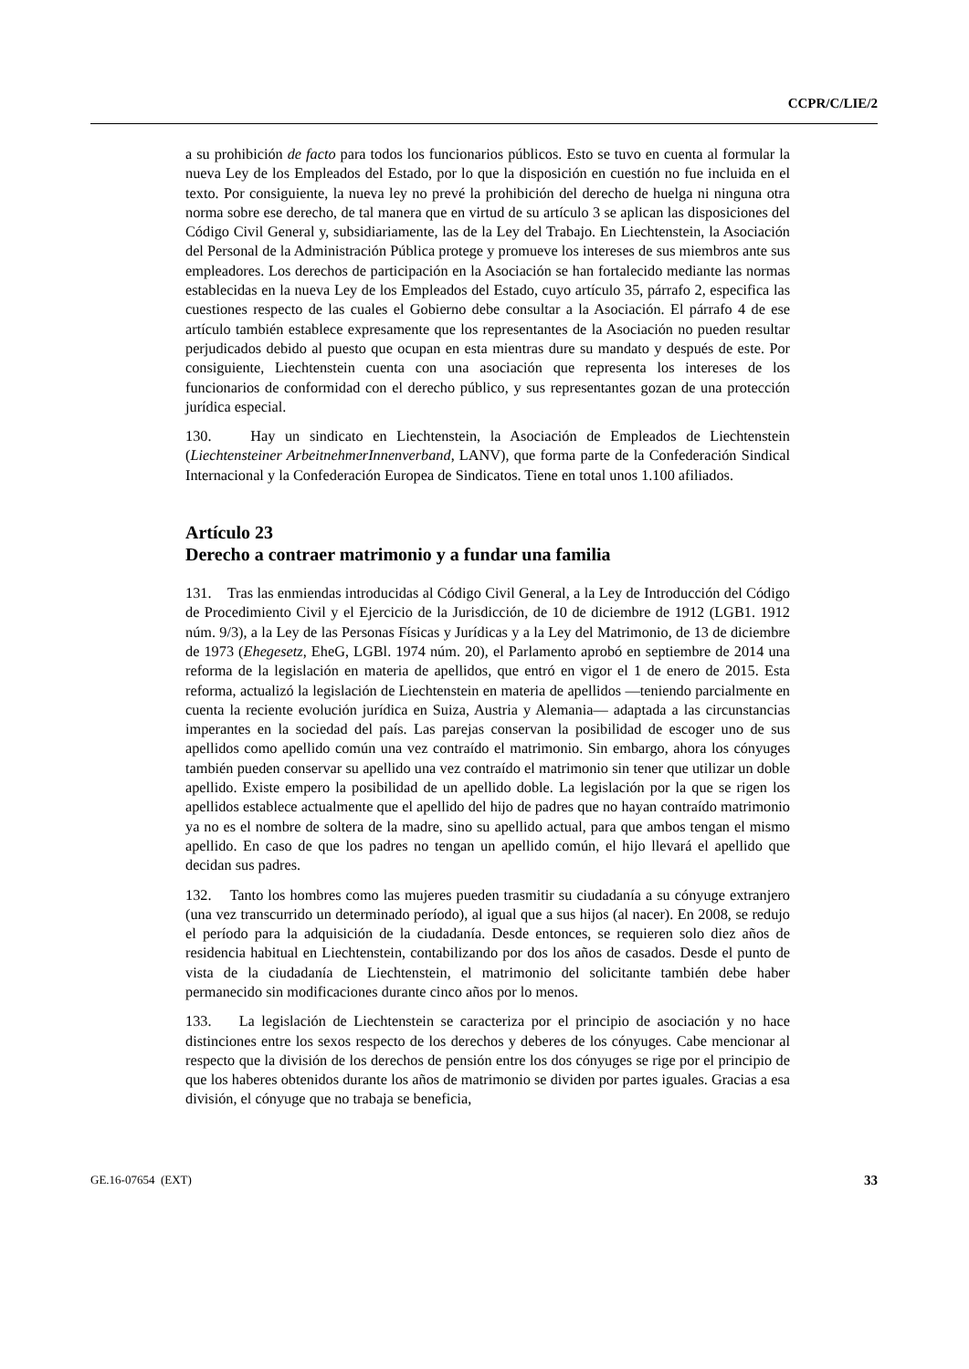CCPR/C/LIE/2
a su prohibición de facto para todos los funcionarios públicos. Esto se tuvo en cuenta al formular la nueva Ley de los Empleados del Estado, por lo que la disposición en cuestión no fue incluida en el texto. Por consiguiente, la nueva ley no prevé la prohibición del derecho de huelga ni ninguna otra norma sobre ese derecho, de tal manera que en virtud de su artículo 3 se aplican las disposiciones del Código Civil General y, subsidiariamente, las de la Ley del Trabajo. En Liechtenstein, la Asociación del Personal de la Administración Pública protege y promueve los intereses de sus miembros ante sus empleadores. Los derechos de participación en la Asociación se han fortalecido mediante las normas establecidas en la nueva Ley de los Empleados del Estado, cuyo artículo 35, párrafo 2, especifica las cuestiones respecto de las cuales el Gobierno debe consultar a la Asociación. El párrafo 4 de ese artículo también establece expresamente que los representantes de la Asociación no pueden resultar perjudicados debido al puesto que ocupan en esta mientras dure su mandato y después de este. Por consiguiente, Liechtenstein cuenta con una asociación que representa los intereses de los funcionarios de conformidad con el derecho público, y sus representantes gozan de una protección jurídica especial.
130. Hay un sindicato en Liechtenstein, la Asociación de Empleados de Liechtenstein (Liechtensteiner ArbeitnehmerInnenverband, LANV), que forma parte de la Confederación Sindical Internacional y la Confederación Europea de Sindicatos. Tiene en total unos 1.100 afiliados.
Artículo 23
Derecho a contraer matrimonio y a fundar una familia
131. Tras las enmiendas introducidas al Código Civil General, a la Ley de Introducción del Código de Procedimiento Civil y el Ejercicio de la Jurisdicción, de 10 de diciembre de 1912 (LGB1. 1912 núm. 9/3), a la Ley de las Personas Físicas y Jurídicas y a la Ley del Matrimonio, de 13 de diciembre de 1973 (Ehegesetz, EheG, LGBl. 1974 núm. 20), el Parlamento aprobó en septiembre de 2014 una reforma de la legislación en materia de apellidos, que entró en vigor el 1 de enero de 2015. Esta reforma, actualizó la legislación de Liechtenstein en materia de apellidos —teniendo parcialmente en cuenta la reciente evolución jurídica en Suiza, Austria y Alemania— adaptada a las circunstancias imperantes en la sociedad del país. Las parejas conservan la posibilidad de escoger uno de sus apellidos como apellido común una vez contraído el matrimonio. Sin embargo, ahora los cónyuges también pueden conservar su apellido una vez contraído el matrimonio sin tener que utilizar un doble apellido. Existe empero la posibilidad de un apellido doble. La legislación por la que se rigen los apellidos establece actualmente que el apellido del hijo de padres que no hayan contraído matrimonio ya no es el nombre de soltera de la madre, sino su apellido actual, para que ambos tengan el mismo apellido. En caso de que los padres no tengan un apellido común, el hijo llevará el apellido que decidan sus padres.
132. Tanto los hombres como las mujeres pueden trasmitir su ciudadanía a su cónyuge extranjero (una vez transcurrido un determinado período), al igual que a sus hijos (al nacer). En 2008, se redujo el período para la adquisición de la ciudadanía. Desde entonces, se requieren solo diez años de residencia habitual en Liechtenstein, contabilizando por dos los años de casados. Desde el punto de vista de la ciudadanía de Liechtenstein, el matrimonio del solicitante también debe haber permanecido sin modificaciones durante cinco años por lo menos.
133. La legislación de Liechtenstein se caracteriza por el principio de asociación y no hace distinciones entre los sexos respecto de los derechos y deberes de los cónyuges. Cabe mencionar al respecto que la división de los derechos de pensión entre los dos cónyuges se rige por el principio de que los haberes obtenidos durante los años de matrimonio se dividen por partes iguales. Gracias a esa división, el cónyuge que no trabaja se beneficia,
GE.16-07654 (EXT) 33